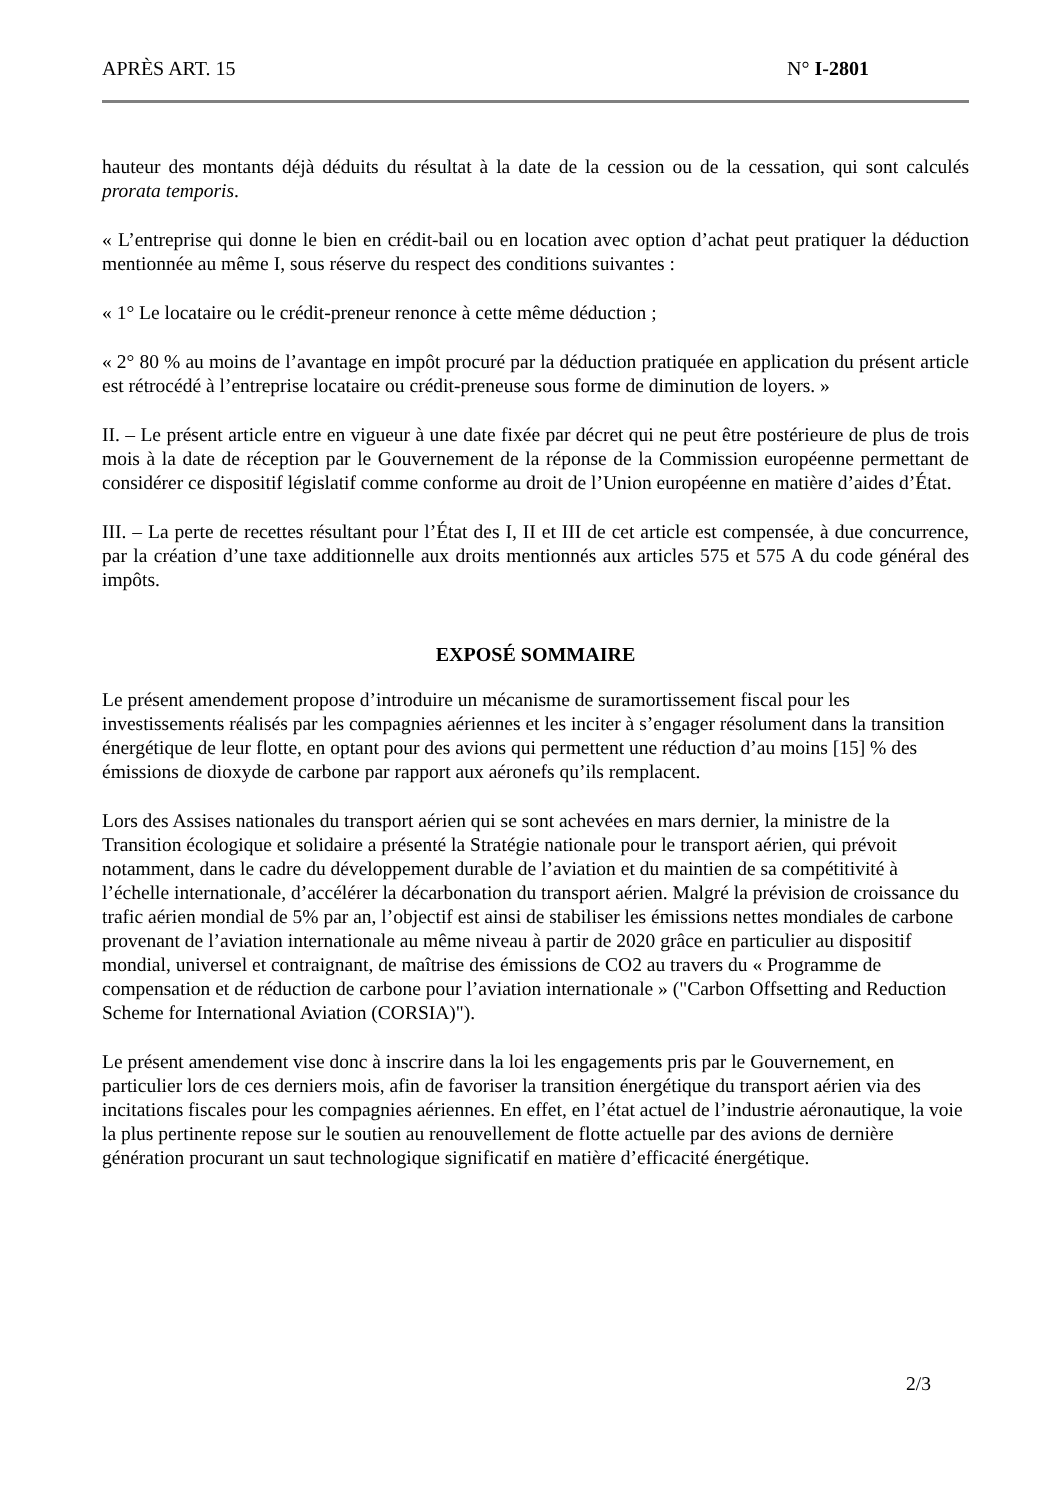APRÈS ART. 15 N° I-2801
hauteur des montants déjà déduits du résultat à la date de la cession ou de la cessation, qui sont calculés prorata temporis.
« L’entreprise qui donne le bien en crédit-bail ou en location avec option d’achat peut pratiquer la déduction mentionnée au même I, sous réserve du respect des conditions suivantes :
« 1° Le locataire ou le crédit-preneur renonce à cette même déduction ;
« 2° 80 % au moins de l’avantage en impôt procuré par la déduction pratiquée en application du présent article est rétrocédé à l’entreprise locataire ou crédit-preneuse sous forme de diminution de loyers. »
II. – Le présent article entre en vigueur à une date fixée par décret qui ne peut être postérieure de plus de trois mois à la date de réception par le Gouvernement de la réponse de la Commission européenne permettant de considérer ce dispositif législatif comme conforme au droit de l’Union européenne en matière d’aides d’État.
III. – La perte de recettes résultant pour l’État des I, II et III de cet article est compensée, à due concurrence, par la création d’une taxe additionnelle aux droits mentionnés aux articles 575 et 575 A du code général des impôts.
EXPOSÉ SOMMAIRE
Le présent amendement propose d’introduire un mécanisme de suramortissement fiscal pour les investissements réalisés par les compagnies aériennes et les inciter à s’engager résolument dans la transition énergétique de leur flotte, en optant pour des avions qui permettent une réduction d’au moins [15] % des émissions de dioxyde de carbone par rapport aux aéronefs qu’ils remplacent.
Lors des Assises nationales du transport aérien qui se sont achevées en mars dernier, la ministre de la Transition écologique et solidaire a présenté la Stratégie nationale pour le transport aérien, qui prévoit notamment, dans le cadre du développement durable de l’aviation et du maintien de sa compétitivité à l’échelle internationale, d’accélérer la décarbonation du transport aérien. Malgré la prévision de croissance du trafic aérien mondial de 5% par an, l’objectif est ainsi de stabiliser les émissions nettes mondiales de carbone provenant de l’aviation internationale au même niveau à partir de 2020 grâce en particulier au dispositif mondial, universel et contraignant, de maîtrise des émissions de CO2 au travers du « Programme de compensation et de réduction de carbone pour l’aviation internationale » ("Carbon Offsetting and Reduction Scheme for International Aviation (CORSIA)").
Le présent amendement vise donc à inscrire dans la loi les engagements pris par le Gouvernement, en particulier lors de ces derniers mois, afin de favoriser la transition énergétique du transport aérien via des incitations fiscales pour les compagnies aériennes. En effet, en l’état actuel de l’industrie aéronautique, la voie la plus pertinente repose sur le soutien au renouvellement de flotte actuelle par des avions de dernière génération procurant un saut technologique significatif en matière d’efficacité énergétique.
2/3